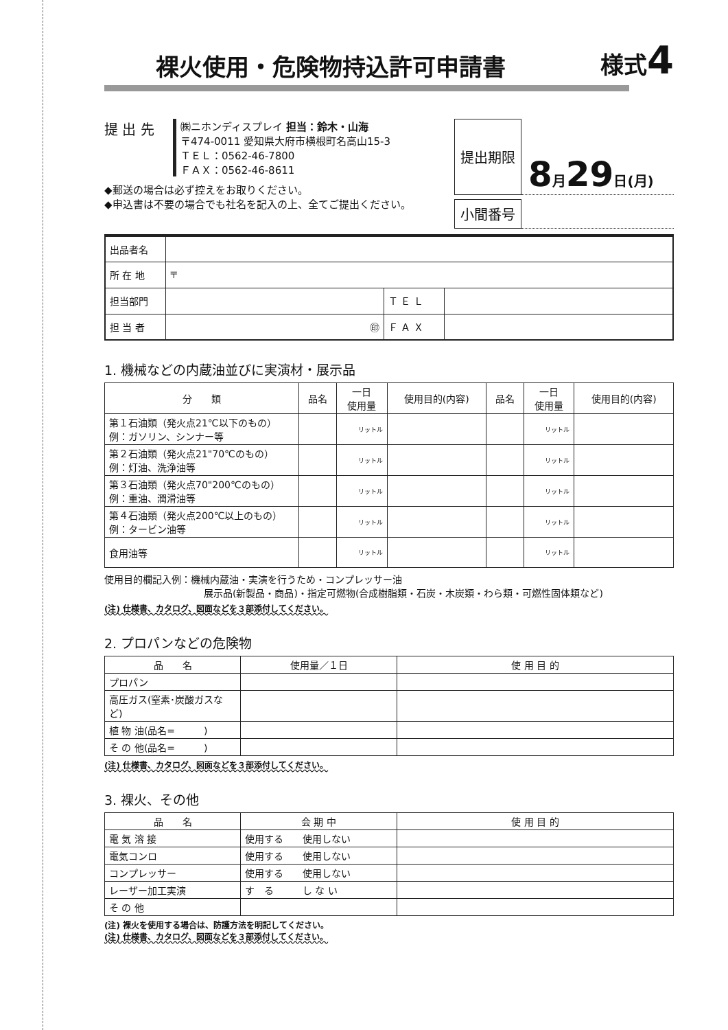裸火使用・危険物持込許可申請書 様式4
提 出 先
㈱ニホンディスプレイ 担当：鈴木・山海
〒474-0011 愛知県大府市横根町名高山15-3
ＴＥＬ：0562-46-7800
ＦＡＸ：0562-46-8611
◆郵送の場合は必ず控えをお取りください。
◆申込書は不要の場合でも社名を記入の上、全てご提出ください。
提出期限
8月29日(月)
小間番号
| 出品者名 | | | |
| 所 在 地 | 〒 | | |
| 担当部門 | | Ｔ Ｅ Ｌ | |
| 担 当 者 | ㊞ | Ｆ Ａ Ｘ | |
1. 機械などの内蔵油並びに実演材・展示品
| 分 類 | 品名 | 一日 使用量 | 使用目的(内容) | 品名 | 一日 使用量 | 使用目的(内容) |
| --- | --- | --- | --- | --- | --- | --- |
| 第１石油類（発火点21℃以下のもの） 例：ガソリン、シンナー等 | | リットル | | | リットル | |
| 第２石油類（発火点21"70℃のもの） 例：灯油、洗浄油等 | | リットル | | | リットル | |
| 第３石油類（発火点70"200℃のもの） 例：重油、潤滑油等 | | リットル | | | リットル | |
| 第４石油類（発火点200℃以上のもの） 例：タービン油等 | | リットル | | | リットル | |
| 食用油等 | | リットル | | | リットル | |
使用目的欄記入例：機械内蔵油・実演を行うため・コンプレッサー油
展示品(新製品・商品)・指定可燃物(合成樹脂類・石炭・木炭類・わら類・可燃性固体類など)
(注) 仕様書、カタログ、図面などを３部添付してください。
2. プロパンなどの危険物
| 品 名 | 使用量／１日 | 使 用 目 的 |
| --- | --- | --- |
| プロパン | | |
| 高圧ガス(窒素･炭酸ガスなど) | | |
| 植 物 油(品名= ) | | |
| そ の 他(品名= ) | | |
(注) 仕様書、カタログ、図面などを３部添付してください。
3. 裸火、その他
| 品 名 | 会 期 中 | 使 用 目 的 |
| --- | --- | --- |
| 電 気 溶 接 | 使用する 使用しない | |
| 電気コンロ | 使用する 使用しない | |
| コンプレッサー | 使用する 使用しない | |
| レーザー加工実演 | す る し な い | |
| そ の 他 | | |
(注) 裸火を使用する場合は、防護方法を明記してください。
(注) 仕様書、カタログ、図面などを３部添付してください。